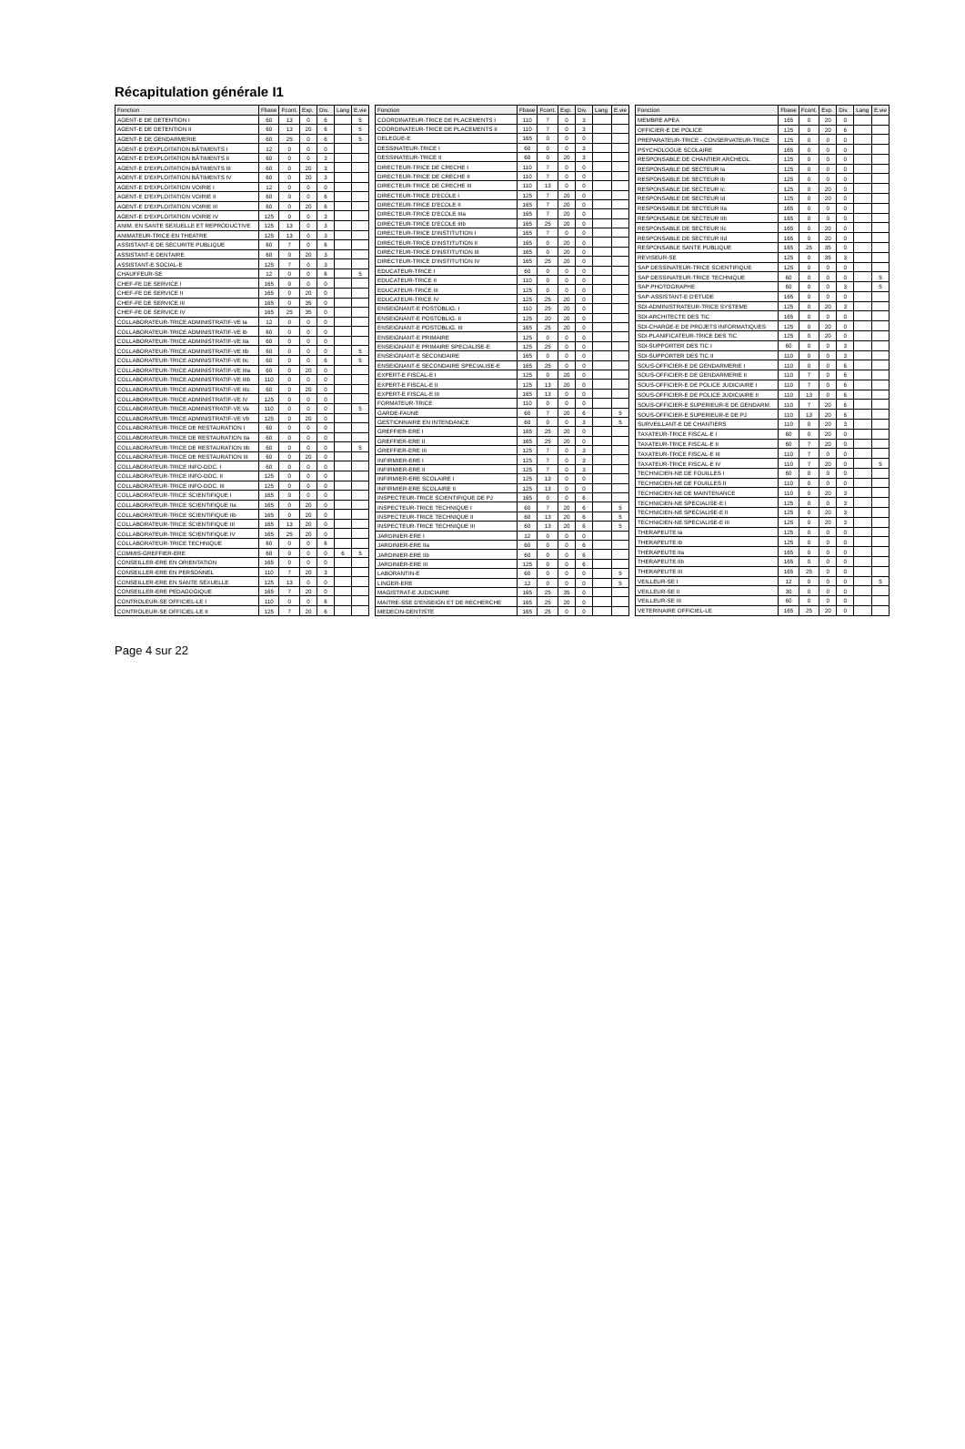Récapitulation générale I1
| Fonction | Fbase | Fcont. | Exp. | Div. | Lang | E.vie |
| --- | --- | --- | --- | --- | --- | --- |
| AGENT-E DE DETENTION I | 60 | 13 | 0 | 6 | | 5 |
| AGENT-E DE DETENTION II | 60 | 13 | 20 | 6 | | 5 |
| AGENT-E DE GENDARMERIE | 60 | 25 | 0 | 6 | | 5 |
| AGENT-E D'EXPLOITATION BÂTIMENTS I | 12 | 0 | 0 | 0 | | |
| AGENT-E D'EXPLOITATION BÂTIMENTS II | 60 | 0 | 0 | 3 | | |
| AGENT-E D'EXPLOITATION BÂTIMENTS III | 60 | 0 | 20 | 3 | | |
| AGENT-E D'EXPLOITATION BÂTIMENTS IV | 60 | 0 | 20 | 3 | | |
| AGENT-E D'EXPLOITATION VOIRIE I | 12 | 0 | 0 | 0 | | |
| AGENT-E D'EXPLOITATION VOIRIE II | 60 | 0 | 0 | 6 | | |
| AGENT-E D'EXPLOITATION VOIRIE III | 60 | 0 | 20 | 6 | | |
| AGENT-E D'EXPLOITATION VOIRIE IV | 125 | 0 | 0 | 3 | | |
| ANIM. EN SANTE SEXUELLE ET REPRODUCTIVE | 125 | 13 | 0 | 3 | | |
| ANIMATEUR-TRICE EN THEATRE | 125 | 13 | 0 | 3 | | |
| ASSISTANT-E DE SECURITE PUBLIQUE | 60 | 7 | 0 | 6 | | |
| ASSISTANT-E DENTAIRE | 60 | 0 | 20 | 3 | | |
| ASSISTANT-E SOCIAL-E | 125 | 7 | 0 | 3 | | |
| CHAUFFEUR-SE | 12 | 0 | 0 | 6 | | 5 |
| CHEF-FE DE SERVICE I | 165 | 0 | 0 | 0 | | |
| CHEF-FE DE SERVICE II | 165 | 0 | 20 | 0 | | |
| CHEF-FE DE SERVICE III | 165 | 0 | 35 | 0 | | |
| CHEF-FE DE SERVICE IV | 165 | 25 | 35 | 0 | | |
| COLLABORATEUR-TRICE ADMINISTRATIF-VE Ia | 12 | 0 | 0 | 0 | | |
| COLLABORATEUR-TRICE ADMINISTRATIF-VE Ib | 60 | 0 | 0 | 0 | | |
| COLLABORATEUR-TRICE ADMINISTRATIF-VE IIa | 60 | 0 | 0 | 0 | | |
| COLLABORATEUR-TRICE ADMINISTRATIF-VE IIb | 60 | 0 | 0 | 0 | | 5 |
| COLLABORATEUR-TRICE ADMINISTRATIF-VE IIc | 60 | 0 | 0 | 6 | | 5 |
| COLLABORATEUR-TRICE ADMINISTRATIF-VE IIIa | 60 | 0 | 20 | 0 | | |
| COLLABORATEUR-TRICE ADMINISTRATIF-VE IIIb | 110 | 0 | 0 | 0 | | |
| COLLABORATEUR-TRICE ADMINISTRATIF-VE IIIc | 60 | 0 | 20 | 0 | | |
| COLLABORATEUR-TRICE ADMINISTRATIF-VE IV | 125 | 0 | 0 | 0 | | |
| COLLABORATEUR-TRICE ADMINISTRATIF-VE Va | 110 | 0 | 0 | 0 | | 5 |
| COLLABORATEUR-TRICE ADMINISTRATIF-VE Vb | 125 | 0 | 20 | 0 | | |
| COLLABORATEUR-TRICE DE RESTAURATION I | 60 | 0 | 0 | 0 | | |
| COLLABORATEUR-TRICE DE RESTAURATION IIa | 60 | 0 | 0 | 0 | | |
| COLLABORATEUR-TRICE DE RESTAURATION IIb | 60 | 0 | 0 | 0 | | 5 |
| COLLABORATEUR-TRICE DE RESTAURATION III | 60 | 0 | 20 | 0 | | |
| COLLABORATEUR-TRICE INFO-DOC. I | 60 | 0 | 0 | 0 | | |
| COLLABORATEUR-TRICE INFO-DOC. II | 125 | 0 | 0 | 0 | | |
| COLLABORATEUR-TRICE INFO-DOC. III | 125 | 0 | 0 | 0 | | |
| COLLABORATEUR-TRICE SCIENTIFIQUE I | 165 | 0 | 0 | 0 | | |
| COLLABORATEUR-TRICE SCIENTIFIQUE IIa | 165 | 0 | 20 | 0 | | |
| COLLABORATEUR-TRICE SCIENTIFIQUE IIb | 165 | 0 | 20 | 0 | | |
| COLLABORATEUR-TRICE SCIENTIFIQUE III | 165 | 13 | 20 | 0 | | |
| COLLABORATEUR-TRICE SCIENTIFIQUE IV | 165 | 25 | 20 | 0 | | |
| COLLABORATEUR-TRICE TECHNIQUE | 60 | 0 | 0 | 6 | | |
| COMMIS-GREFFIER-ERE | 60 | 0 | 0 | 0 | 6 | 5 |
| CONSEILLER-ERE EN ORIENTATION | 165 | 0 | 0 | 0 | | |
| CONSEILLER-ERE EN PERSONNEL | 110 | 7 | 20 | 3 | | |
| CONSEILLER-ERE EN SANTE SEXUELLE | 125 | 13 | 0 | 0 | | |
| CONSEILLER-ERE PEDAGOGIQUE | 165 | 7 | 20 | 0 | | |
| CONTROLEUR-SE OFFICIEL-LE I | 110 | 0 | 0 | 6 | | |
| CONTROLEUR-SE OFFICIEL-LE II | 125 | 7 | 20 | 6 | | |
| Fonction | Fbase | Fcont. | Exp. | Div. | Lang | E.vie |
| --- | --- | --- | --- | --- | --- | --- |
| COORDINATEUR-TRICE DE PLACEMENTS I | 110 | 7 | 0 | 3 | | |
| COORDINATEUR-TRICE DE PLACEMENTS II | 110 | 7 | 0 | 3 | | |
| DELEGUE-E | 165 | 0 | 0 | 0 | | |
| DESSINATEUR-TRICE I | 60 | 0 | 0 | 3 | | |
| DESSINATEUR-TRICE II | 60 | 0 | 20 | 3 | | |
| DIRECTEUR-TRICE DE CRECHE I | 110 | 7 | 0 | 0 | | |
| DIRECTEUR-TRICE DE CRECHE II | 110 | 7 | 0 | 0 | | |
| DIRECTEUR-TRICE DE CRECHE III | 110 | 13 | 0 | 0 | | |
| DIRECTEUR-TRICE D'ECOLE I | 125 | 7 | 20 | 0 | | |
| DIRECTEUR-TRICE D'ECOLE II | 165 | 7 | 20 | 0 | | |
| DIRECTEUR-TRICE D'ECOLE IIIa | 165 | 7 | 20 | 0 | | |
| DIRECTEUR-TRICE D'ECOLE IIIb | 165 | 25 | 20 | 0 | | |
| DIRECTEUR-TRICE D'INSTITUTION I | 165 | 7 | 0 | 0 | | |
| DIRECTEUR-TRICE D'INSTITUTION II | 165 | 0 | 20 | 0 | | |
| DIRECTEUR-TRICE D'INSTITUTION III | 165 | 0 | 20 | 0 | | |
| DIRECTEUR-TRICE D'INSTITUTION IV | 165 | 25 | 20 | 0 | | |
| EDUCATEUR-TRICE I | 60 | 0 | 0 | 0 | | |
| EDUCATEUR-TRICE II | 110 | 0 | 0 | 0 | | |
| EDUCATEUR-TRICE III | 125 | 0 | 0 | 0 | | |
| EDUCATEUR-TRICE IV | 125 | 25 | 20 | 0 | | |
| ENSEIGNANT-E POSTOBLIG. I | 110 | 25 | 20 | 0 | | |
| ENSEIGNANT-E POSTOBLIG. II | 125 | 20 | 20 | 0 | | |
| ENSEIGNANT-E POSTOBLIG. III | 165 | 25 | 20 | 0 | | |
| ENSEIGNANT-E PRIMAIRE | 125 | 0 | 0 | 0 | | |
| ENSEIGNANT-E PRIMAIRE SPECIALISE-E | 125 | 25 | 0 | 0 | | |
| ENSEIGNANT-E SECONDAIRE | 165 | 0 | 0 | 0 | | |
| ENSEIGNANT-E SECONDAIRE SPECIALISE-E | 165 | 25 | 0 | 0 | | |
| EXPERT-E FISCAL-E I | 125 | 0 | 20 | 0 | | |
| EXPERT-E FISCAL-E II | 125 | 13 | 20 | 0 | | |
| EXPERT-E FISCAL-E III | 165 | 13 | 0 | 0 | | |
| FORMATEUR-TRICE | 110 | 0 | 0 | 0 | | |
| GARDE-FAUNE | 60 | 7 | 20 | 6 | | 5 |
| GESTIONNAIRE EN INTENDANCE | 60 | 0 | 0 | 3 | | 5 |
| GREFFIER-ERE I | 165 | 25 | 20 | 0 | | |
| GREFFIER-ERE II | 165 | 25 | 20 | 0 | | |
| GREFFIER-ERE III | 125 | 7 | 0 | 3 | | |
| INFIRMIER-ERE I | 125 | 7 | 0 | 3 | | |
| INFIRMIER-ERE II | 125 | 7 | 0 | 3 | | |
| INFIRMIER-ERE SCOLAIRE I | 125 | 13 | 0 | 0 | | |
| INFIRMIER-ERE SCOLAIRE II | 125 | 13 | 0 | 0 | | |
| INSPECTEUR-TRICE SCIENTIFIQUE DE PJ | 165 | 0 | 0 | 6 | | |
| INSPECTEUR-TRICE TECHNIQUE I | 60 | 7 | 20 | 6 | | 5 |
| INSPECTEUR-TRICE TECHNIQUE II | 60 | 13 | 20 | 6 | | 5 |
| INSPECTEUR-TRICE TECHNIQUE III | 60 | 13 | 20 | 6 | | 5 |
| JARDINIER-ERE I | 12 | 0 | 0 | 0 | | |
| JARDINIER-ERE IIa | 60 | 0 | 0 | 6 | | |
| JARDINIER-ERE IIb | 60 | 0 | 0 | 6 | | |
| JARDINIER-ERE III | 125 | 0 | 0 | 6 | | |
| LABORANTIN-E | 60 | 0 | 0 | 0 | | 5 |
| LINGER-ERE | 12 | 0 | 0 | 0 | | 5 |
| MAGISTRAT-E JUDICIAIRE | 165 | 25 | 35 | 0 | | |
| MAITRE-SSE D'ENSEIGN ET DE RECHERCHE | 165 | 25 | 20 | 0 | | |
| MEDECIN-DENTISTE | 165 | 25 | 0 | 0 | | |
| Fonction | Fbase | Fcont. | Exp. | Div. | Lang | E.vie |
| --- | --- | --- | --- | --- | --- | --- |
| MEMBRE APEA | 165 | 0 | 20 | 0 | | |
| OFFICIER-E DE POLICE | 125 | 0 | 20 | 6 | | |
| PREPARATEUR-TRICE - CONSERVATEUR-TRICE | 125 | 0 | 0 | 0 | | |
| PSYCHOLOGUE SCOLAIRE | 165 | 0 | 0 | 0 | | |
| RESPONSABLE DE CHANTIER ARCHEOL. | 125 | 0 | 0 | 0 | | |
| RESPONSABLE DE SECTEUR Ia | 125 | 0 | 0 | 0 | | |
| RESPONSABLE DE SECTEUR Ib | 125 | 0 | 0 | 0 | | |
| RESPONSABLE DE SECTEUR Ic | 125 | 0 | 20 | 0 | | |
| RESPONSABLE DE SECTEUR Id | 125 | 0 | 20 | 0 | | |
| RESPONSABLE DE SECTEUR IIa | 165 | 0 | 0 | 0 | | |
| RESPONSABLE DE SECTEUR IIb | 165 | 0 | 0 | 0 | | |
| RESPONSABLE DE SECTEUR IIc | 165 | 0 | 20 | 0 | | |
| RESPONSABLE DE SECTEUR IId | 165 | 0 | 20 | 0 | | |
| RESPONSABLE SANTE PUBLIQUE | 165 | 25 | 35 | 0 | | |
| REVISEUR-SE | 125 | 0 | 35 | 3 | | |
| SAP DESSINATEUR-TRICE SCIENTIFIQUE | 125 | 0 | 0 | 0 | | |
| SAP DESSINATEUR-TRICE TECHNIQUE | 60 | 0 | 0 | 0 | | 5 |
| SAP PHOTOGRAPHE | 60 | 0 | 0 | 3 | | 5 |
| SAP-ASSISTANT-E D'ETUDE | 165 | 0 | 0 | 0 | | |
| SDI-ADMINISTRATEUR-TRICE SYSTEME | 125 | 0 | 20 | 3 | | |
| SDI-ARCHITECTE DES TIC | 165 | 0 | 0 | 0 | | |
| SDI-CHARGE-E DE PROJETS INFORMATIQUES | 125 | 0 | 20 | 0 | | |
| SDI-PLANIFICATEUR-TRICE DES TIC | 125 | 0 | 20 | 0 | | |
| SDI-SUPPORTER DES TIC I | 60 | 0 | 0 | 3 | | |
| SDI-SUPPORTER DES TIC II | 110 | 0 | 0 | 3 | | |
| SOUS-OFFICIER-E DE GENDARMERIE I | 110 | 0 | 0 | 6 | | |
| SOUS-OFFICIER-E DE GENDARMERIE II | 110 | 7 | 0 | 6 | | |
| SOUS-OFFICIER-E DE POLICE JUDICIAIRE I | 110 | 7 | 0 | 6 | | |
| SOUS-OFFICIER-E DE POLICE JUDICIAIRE II | 110 | 13 | 0 | 6 | | |
| SOUS-OFFICIER-E SUPERIEUR-E DE GENDARM. | 110 | 7 | 20 | 6 | | |
| SOUS-OFFICIER-E SUPERIEUR-E DE PJ | 110 | 13 | 20 | 6 | | |
| SURVEILLANT-E DE CHANTIERS | 110 | 0 | 20 | 3 | | |
| TAXATEUR-TRICE FISCAL-E I | 60 | 0 | 20 | 0 | | |
| TAXATEUR-TRICE FISCAL-E II | 60 | 7 | 20 | 0 | | |
| TAXATEUR-TRICE FISCAL-E III | 110 | 7 | 0 | 0 | | |
| TAXATEUR-TRICE FISCAL-E IV | 110 | 7 | 20 | 0 | | 5 |
| TECHNICIEN-NE DE FOUILLES I | 60 | 0 | 0 | 0 | | |
| TECHNICIEN-NE DE FOUILLES II | 110 | 0 | 0 | 0 | | |
| TECHNICIEN-NE DE MAINTENANCE | 110 | 0 | 20 | 3 | | |
| TECHNICIEN-NE SPECIALISE-E I | 125 | 0 | 0 | 3 | | |
| TECHNICIEN-NE SPECIALISE-E II | 125 | 0 | 20 | 3 | | |
| TECHNICIEN-NE SPECIALISE-E III | 125 | 0 | 20 | 3 | | |
| THERAPEUTE Ia | 125 | 0 | 0 | 0 | | |
| THERAPEUTE Ib | 125 | 0 | 0 | 0 | | |
| THERAPEUTE IIa | 165 | 0 | 0 | 0 | | |
| THERAPEUTE IIb | 165 | 0 | 0 | 0 | | |
| THERAPEUTE III | 165 | 25 | 0 | 0 | | |
| VEILLEUR-SE I | 12 | 0 | 0 | 0 | | 5 |
| VEILLEUR-SE II | 30 | 0 | 0 | 0 | | |
| VEILLEUR-SE III | 60 | 0 | 0 | 0 | | |
| VETERINAIRE OFFICIEL-LE | 165 | 25 | 20 | 0 | | |
Page 4 sur 22